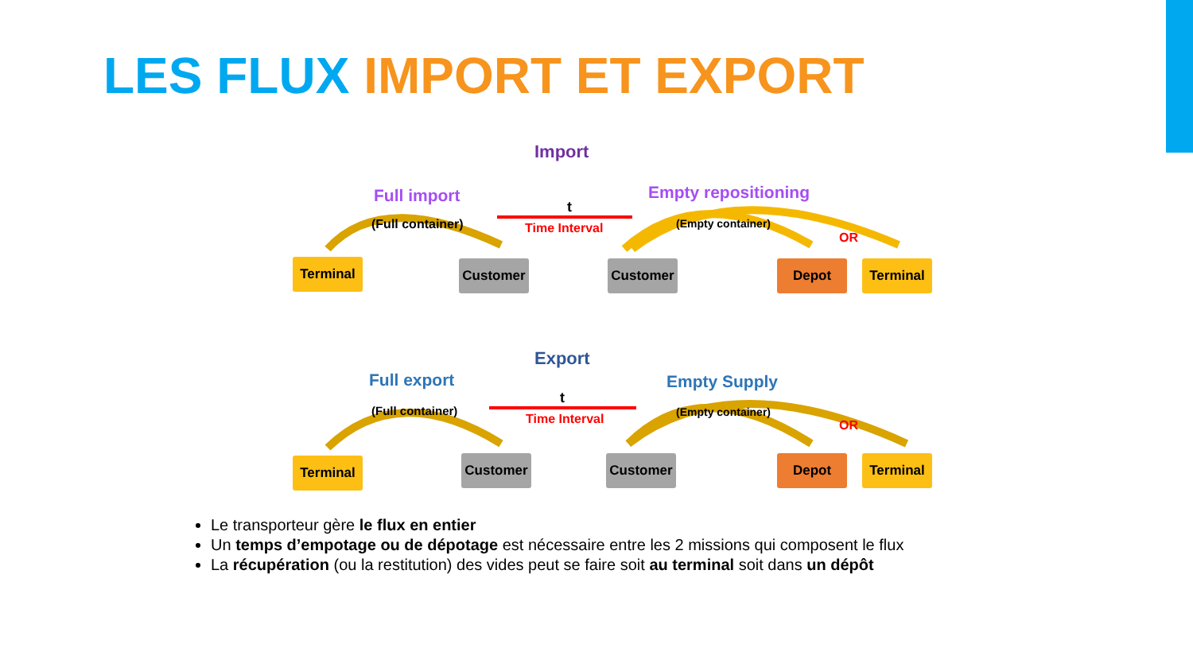LES FLUX IMPORT ET EXPORT
Import
Full import Empty repositioning
t
(Full container) Time Interval (Empty container)
OR
Terminal Customer Customer Depot Terminal
Export
Full export Empty Supply
t
(Full container)
Time Interval (Empty container)
OR
Terminal Customer Customer Depot Terminal
Le transporteur gère le flux en entier
Un temps d’empotage ou de dépotage est nécessaire entre les 2 missions qui composent le flux
La récupération (ou la restitution) des vides peut se faire soit au terminal soit dans un dépôt